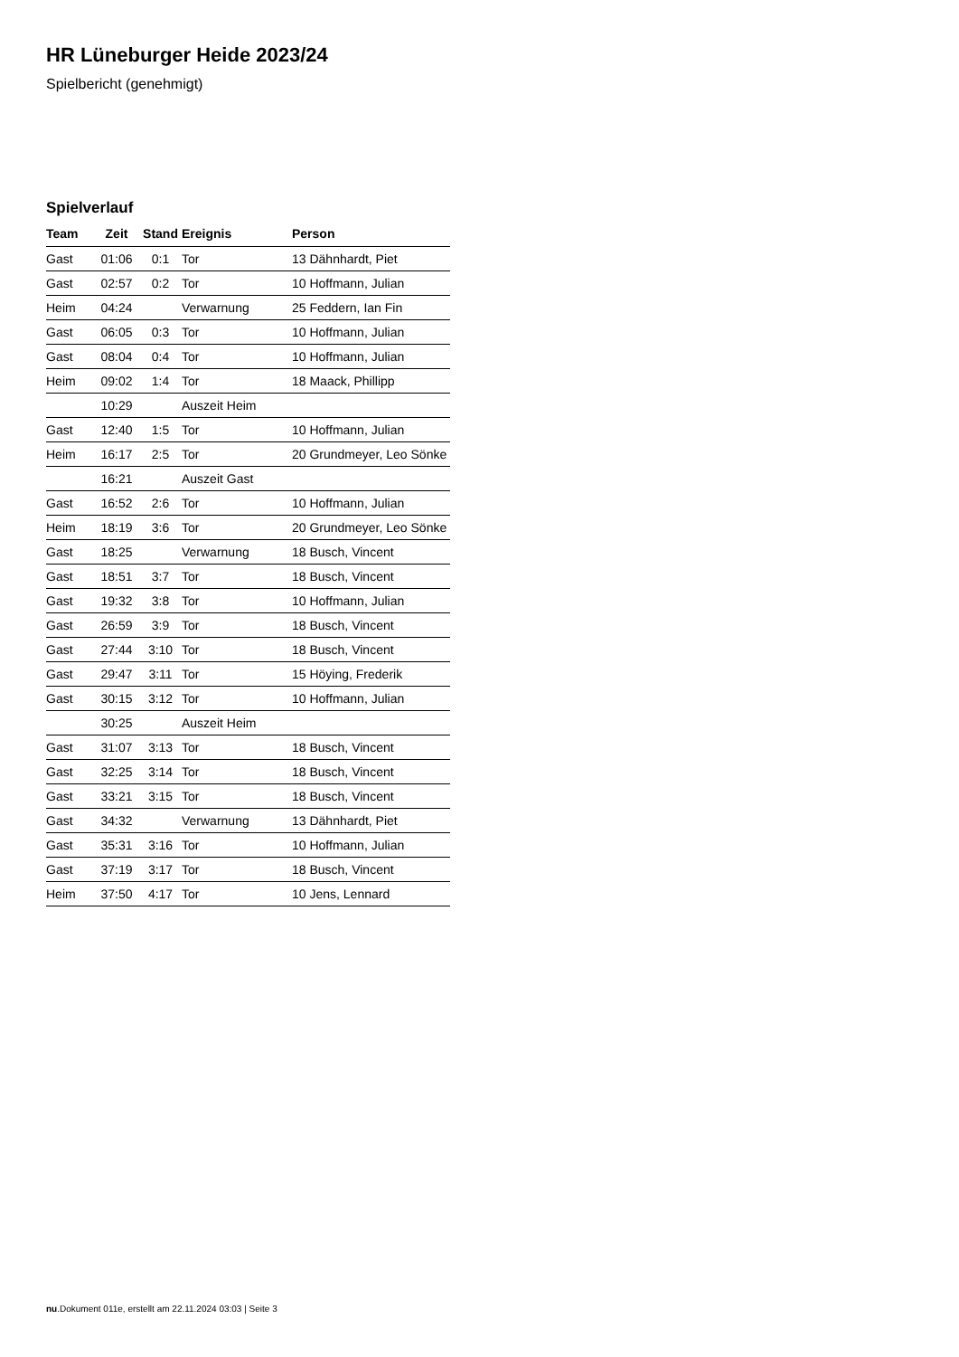HR Lüneburger Heide 2023/24
Spielbericht (genehmigt)
Spielverlauf
| Team | Zeit | Stand | Ereignis | Person |
| --- | --- | --- | --- | --- |
| Gast | 01:06 | 0:1 | Tor | 13 Dähnhardt, Piet |
| Gast | 02:57 | 0:2 | Tor | 10 Hoffmann, Julian |
| Heim | 04:24 | | Verwarnung | 25 Feddern, Ian Fin |
| Gast | 06:05 | 0:3 | Tor | 10 Hoffmann, Julian |
| Gast | 08:04 | 0:4 | Tor | 10 Hoffmann, Julian |
| Heim | 09:02 | 1:4 | Tor | 18 Maack, Phillipp |
| | 10:29 | | Auszeit Heim | |
| Gast | 12:40 | 1:5 | Tor | 10 Hoffmann, Julian |
| Heim | 16:17 | 2:5 | Tor | 20 Grundmeyer, Leo Sönke |
| | 16:21 | | Auszeit Gast | |
| Gast | 16:52 | 2:6 | Tor | 10 Hoffmann, Julian |
| Heim | 18:19 | 3:6 | Tor | 20 Grundmeyer, Leo Sönke |
| Gast | 18:25 | | Verwarnung | 18 Busch, Vincent |
| Gast | 18:51 | 3:7 | Tor | 18 Busch, Vincent |
| Gast | 19:32 | 3:8 | Tor | 10 Hoffmann, Julian |
| Gast | 26:59 | 3:9 | Tor | 18 Busch, Vincent |
| Gast | 27:44 | 3:10 | Tor | 18 Busch, Vincent |
| Gast | 29:47 | 3:11 | Tor | 15 Höying, Frederik |
| Gast | 30:15 | 3:12 | Tor | 10 Hoffmann, Julian |
| | 30:25 | | Auszeit Heim | |
| Gast | 31:07 | 3:13 | Tor | 18 Busch, Vincent |
| Gast | 32:25 | 3:14 | Tor | 18 Busch, Vincent |
| Gast | 33:21 | 3:15 | Tor | 18 Busch, Vincent |
| Gast | 34:32 | | Verwarnung | 13 Dähnhardt, Piet |
| Gast | 35:31 | 3:16 | Tor | 10 Hoffmann, Julian |
| Gast | 37:19 | 3:17 | Tor | 18 Busch, Vincent |
| Heim | 37:50 | 4:17 | Tor | 10 Jens, Lennard |
nu.Dokument 011e, erstellt am 22.11.2024 03:03 | Seite 3